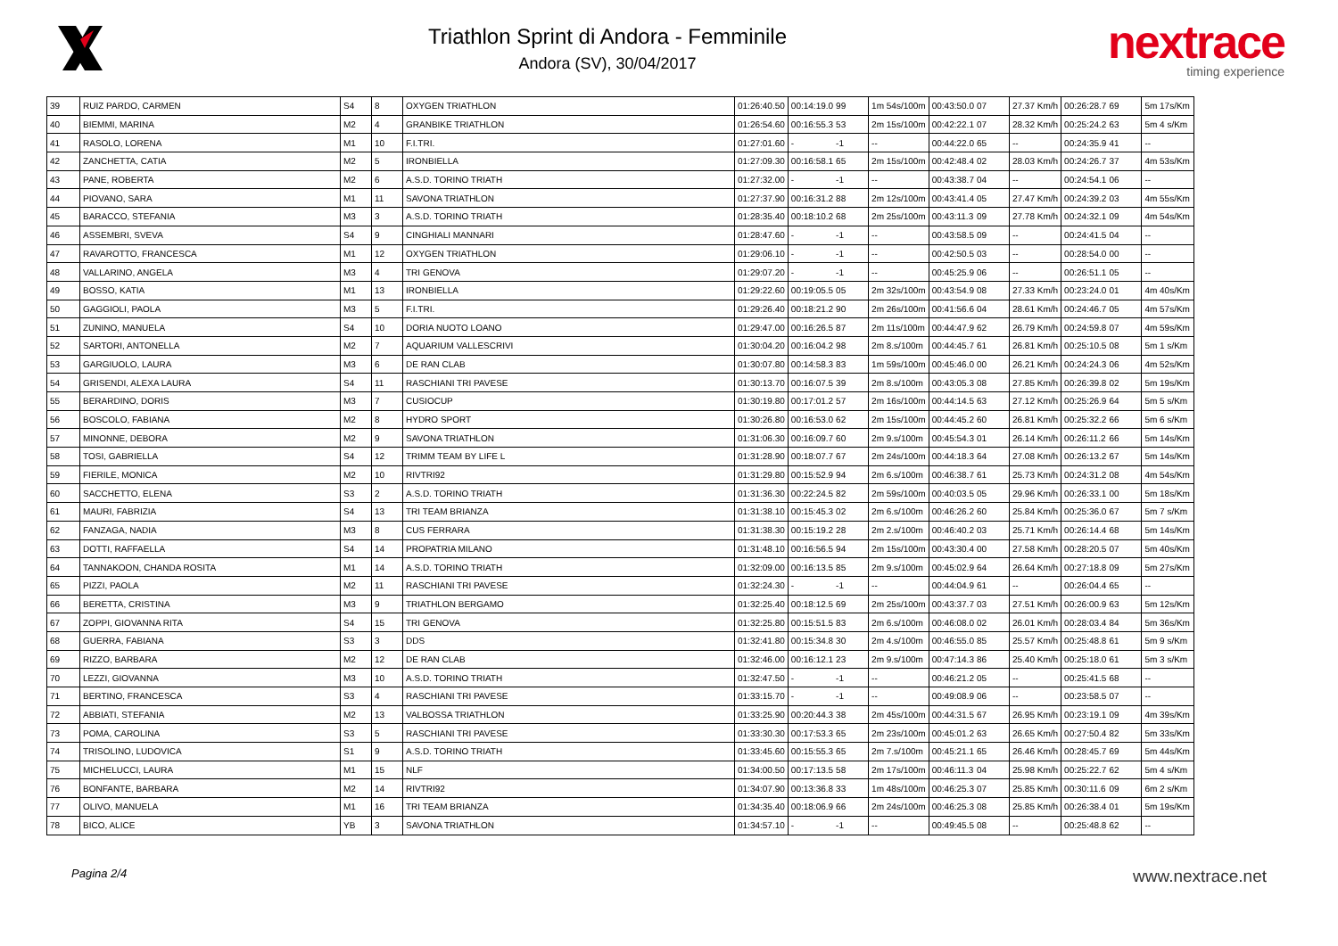Triathlon Sprint di Andora - Femminile
Andora (SV), 30/04/2017
nextrace
timing experience
| 39 | RUIZ PARDO, CARMEN | S4 | 8 | OXYGEN TRIATHLON | 01:26:40.50 | 00:14:19.0 | 99 | 1m 54s/100m | 00:43:50.0 | 07 | 27.37 Km/h | 00:26:28.7 | 69 | 5m 17s/Km |
| 40 | BIEMMI, MARINA | M2 | 4 | GRANBIKE TRIATHLON | 01:26:54.60 | 00:16:55.3 | 53 | 2m 15s/100m | 00:42:22.1 | 07 | 28.32 Km/h | 00:25:24.2 | 63 | 5m 4 s/Km |
| 41 | RASOLO, LORENA | M1 | 10 | F.I.TRI. | 01:27:01.60 | - | -1 | -- | 00:44:22.0 | 65 | -- | 00:24:35.9 | 41 | -- |
| 42 | ZANCHETTA, CATIA | M2 | 5 | IRONBIELLA | 01:27:09.30 | 00:16:58.1 | 65 | 2m 15s/100m | 00:42:48.4 | 02 | 28.03 Km/h | 00:24:26.7 | 37 | 4m 53s/Km |
| 43 | PANE, ROBERTA | M2 | 6 | A.S.D. TORINO TRIATH | 01:27:32.00 | - | -1 | -- | 00:43:38.7 | 04 | -- | 00:24:54.1 | 06 | -- |
| 44 | PIOVANO, SARA | M1 | 11 | SAVONA TRIATHLON | 01:27:37.90 | 00:16:31.2 | 88 | 2m 12s/100m | 00:43:41.4 | 05 | 27.47 Km/h | 00:24:39.2 | 03 | 4m 55s/Km |
| 45 | BARACCO, STEFANIA | M3 | 3 | A.S.D. TORINO TRIATH | 01:28:35.40 | 00:18:10.2 | 68 | 2m 25s/100m | 00:43:11.3 | 09 | 27.78 Km/h | 00:24:32.1 | 09 | 4m 54s/Km |
| 46 | ASSEMBRI, SVEVA | S4 | 9 | CINGHIALI MANNARI | 01:28:47.60 | - | -1 | -- | 00:43:58.5 | 09 | -- | 00:24:41.5 | 04 | -- |
| 47 | RAVAROTTO, FRANCESCA | M1 | 12 | OXYGEN TRIATHLON | 01:29:06.10 | - | -1 | -- | 00:42:50.5 | 03 | -- | 00:28:54.0 | 00 | -- |
| 48 | VALLARINO, ANGELA | M3 | 4 | TRI GENOVA | 01:29:07.20 | - | -1 | -- | 00:45:25.9 | 06 | -- | 00:26:51.1 | 05 | -- |
| 49 | BOSSO, KATIA | M1 | 13 | IRONBIELLA | 01:29:22.60 | 00:19:05.5 | 05 | 2m 32s/100m | 00:43:54.9 | 08 | 27.33 Km/h | 00:23:24.0 | 01 | 4m 40s/Km |
| 50 | GAGGIOLI, PAOLA | M3 | 5 | F.I.TRI. | 01:29:26.40 | 00:18:21.2 | 90 | 2m 26s/100m | 00:41:56.6 | 04 | 28.61 Km/h | 00:24:46.7 | 05 | 4m 57s/Km |
| 51 | ZUNINO, MANUELA | S4 | 10 | DORIA NUOTO LOANO | 01:29:47.00 | 00:16:26.5 | 87 | 2m 11s/100m | 00:44:47.9 | 62 | 26.79 Km/h | 00:24:59.8 | 07 | 4m 59s/Km |
| 52 | SARTORI, ANTONELLA | M2 | 7 | AQUARIUM VALLESCRIVI | 01:30:04.20 | 00:16:04.2 | 98 | 2m 8.s/100m | 00:44:45.7 | 61 | 26.81 Km/h | 00:25:10.5 | 08 | 5m 1 s/Km |
| 53 | GARGIUOLO, LAURA | M3 | 6 | DE RAN CLAB | 01:30:07.80 | 00:14:58.3 | 83 | 1m 59s/100m | 00:45:46.0 | 00 | 26.21 Km/h | 00:24:24.3 | 06 | 4m 52s/Km |
| 54 | GRISENDI, ALEXA LAURA | S4 | 11 | RASCHIANI TRI PAVESE | 01:30:13.70 | 00:16:07.5 | 39 | 2m 8.s/100m | 00:43:05.3 | 08 | 27.85 Km/h | 00:26:39.8 | 02 | 5m 19s/Km |
| 55 | BERARDINO, DORIS | M3 | 7 | CUSIOCUP | 01:30:19.80 | 00:17:01.2 | 57 | 2m 16s/100m | 00:44:14.5 | 63 | 27.12 Km/h | 00:25:26.9 | 64 | 5m 5 s/Km |
| 56 | BOSCOLO, FABIANA | M2 | 8 | HYDRO SPORT | 01:30:26.80 | 00:16:53.0 | 62 | 2m 15s/100m | 00:44:45.2 | 60 | 26.81 Km/h | 00:25:32.2 | 66 | 5m 6 s/Km |
| 57 | MINONNE, DEBORA | M2 | 9 | SAVONA TRIATHLON | 01:31:06.30 | 00:16:09.7 | 60 | 2m 9.s/100m | 00:45:54.3 | 01 | 26.14 Km/h | 00:26:11.2 | 66 | 5m 14s/Km |
| 58 | TOSI, GABRIELLA | S4 | 12 | TRIMM TEAM BY LIFE L | 01:31:28.90 | 00:18:07.7 | 67 | 2m 24s/100m | 00:44:18.3 | 64 | 27.08 Km/h | 00:26:13.2 | 67 | 5m 14s/Km |
| 59 | FIERILE, MONICA | M2 | 10 | RIVTRI92 | 01:31:29.80 | 00:15:52.9 | 94 | 2m 6.s/100m | 00:46:38.7 | 61 | 25.73 Km/h | 00:24:31.2 | 08 | 4m 54s/Km |
| 60 | SACCHETTO, ELENA | S3 | 2 | A.S.D. TORINO TRIATH | 01:31:36.30 | 00:22:24.5 | 82 | 2m 59s/100m | 00:40:03.5 | 05 | 29.96 Km/h | 00:26:33.1 | 00 | 5m 18s/Km |
| 61 | MAURI, FABRIZIA | S4 | 13 | TRI TEAM BRIANZA | 01:31:38.10 | 00:15:45.3 | 02 | 2m 6.s/100m | 00:46:26.2 | 60 | 25.84 Km/h | 00:25:36.0 | 67 | 5m 7 s/Km |
| 62 | FANZAGA, NADIA | M3 | 8 | CUS FERRARA | 01:31:38.30 | 00:15:19.2 | 28 | 2m 2.s/100m | 00:46:40.2 | 03 | 25.71 Km/h | 00:26:14.4 | 68 | 5m 14s/Km |
| 63 | DOTTI, RAFFAELLA | S4 | 14 | PROPATRIA MILANO | 01:31:48.10 | 00:16:56.5 | 94 | 2m 15s/100m | 00:43:30.4 | 00 | 27.58 Km/h | 00:28:20.5 | 07 | 5m 40s/Km |
| 64 | TANNAKOON, CHANDA ROSITA | M1 | 14 | A.S.D. TORINO TRIATH | 01:32:09.00 | 00:16:13.5 | 85 | 2m 9.s/100m | 00:45:02.9 | 64 | 26.64 Km/h | 00:27:18.8 | 09 | 5m 27s/Km |
| 65 | PIZZI, PAOLA | M2 | 11 | RASCHIANI TRI PAVESE | 01:32:24.30 | - | -1 | -- | 00:44:04.9 | 61 | -- | 00:26:04.4 | 65 | -- |
| 66 | BERETTA, CRISTINA | M3 | 9 | TRIATHLON BERGAMO | 01:32:25.40 | 00:18:12.5 | 69 | 2m 25s/100m | 00:43:37.7 | 03 | 27.51 Km/h | 00:26:00.9 | 63 | 5m 12s/Km |
| 67 | ZOPPI, GIOVANNA RITA | S4 | 15 | TRI GENOVA | 01:32:25.80 | 00:15:51.5 | 83 | 2m 6.s/100m | 00:46:08.0 | 02 | 26.01 Km/h | 00:28:03.4 | 84 | 5m 36s/Km |
| 68 | GUERRA, FABIANA | S3 | 3 | DDS | 01:32:41.80 | 00:15:34.8 | 30 | 2m 4.s/100m | 00:46:55.0 | 85 | 25.57 Km/h | 00:25:48.8 | 61 | 5m 9 s/Km |
| 69 | RIZZO, BARBARA | M2 | 12 | DE RAN CLAB | 01:32:46.00 | 00:16:12.1 | 23 | 2m 9.s/100m | 00:47:14.3 | 86 | 25.40 Km/h | 00:25:18.0 | 61 | 5m 3 s/Km |
| 70 | LEZZI, GIOVANNA | M3 | 10 | A.S.D. TORINO TRIATH | 01:32:47.50 | - | -1 | -- | 00:46:21.2 | 05 | -- | 00:25:41.5 | 68 | -- |
| 71 | BERTINO, FRANCESCA | S3 | 4 | RASCHIANI TRI PAVESE | 01:33:15.70 | - | -1 | -- | 00:49:08.9 | 06 | -- | 00:23:58.5 | 07 | -- |
| 72 | ABBIATI, STEFANIA | M2 | 13 | VALBOSSA TRIATHLON | 01:33:25.90 | 00:20:44.3 | 38 | 2m 45s/100m | 00:44:31.5 | 67 | 26.95 Km/h | 00:23:19.1 | 09 | 4m 39s/Km |
| 73 | POMA, CAROLINA | S3 | 5 | RASCHIANI TRI PAVESE | 01:33:30.30 | 00:17:53.3 | 65 | 2m 23s/100m | 00:45:01.2 | 63 | 26.65 Km/h | 00:27:50.4 | 82 | 5m 33s/Km |
| 74 | TRISOLINO, LUDOVICA | S1 | 9 | A.S.D. TORINO TRIATH | 01:33:45.60 | 00:15:55.3 | 65 | 2m 7.s/100m | 00:45:21.1 | 65 | 26.46 Km/h | 00:28:45.7 | 69 | 5m 44s/Km |
| 75 | MICHELUCCI, LAURA | M1 | 15 | NLF | 01:34:00.50 | 00:17:13.5 | 58 | 2m 17s/100m | 00:46:11.3 | 04 | 25.98 Km/h | 00:25:22.7 | 62 | 5m 4 s/Km |
| 76 | BONFANTE, BARBARA | M2 | 14 | RIVTRI92 | 01:34:07.90 | 00:13:36.8 | 33 | 1m 48s/100m | 00:46:25.3 | 07 | 25.85 Km/h | 00:30:11.6 | 09 | 6m 2 s/Km |
| 77 | OLIVO, MANUELA | M1 | 16 | TRI TEAM BRIANZA | 01:34:35.40 | 00:18:06.9 | 66 | 2m 24s/100m | 00:46:25.3 | 08 | 25.85 Km/h | 00:26:38.4 | 01 | 5m 19s/Km |
| 78 | BICO, ALICE | YB | 3 | SAVONA TRIATHLON | 01:34:57.10 | - | -1 | -- | 00:49:45.5 | 08 | -- | 00:25:48.8 | 62 | -- |
Pagina 2/4 www.nextrace.net